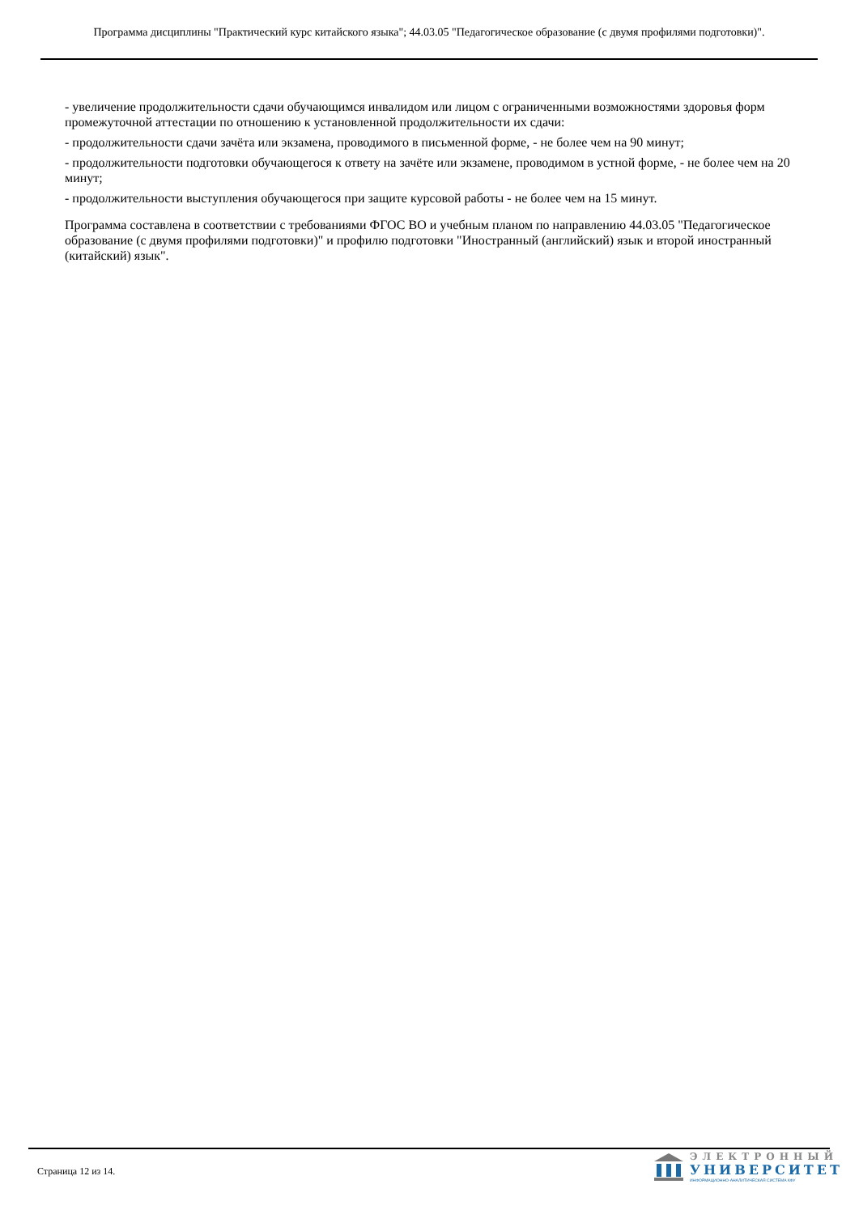Программа дисциплины "Практический курс китайского языка"; 44.03.05 "Педагогическое образование (с двумя профилями подготовки)".
- увеличение продолжительности сдачи обучающимся инвалидом или лицом с ограниченными возможностями здоровья форм промежуточной аттестации по отношению к установленной продолжительности их сдачи:
- продолжительности сдачи зачёта или экзамена, проводимого в письменной форме, - не более чем на 90 минут;
- продолжительности подготовки обучающегося к ответу на зачёте или экзамене, проводимом в устной форме, - не более чем на 20 минут;
- продолжительности выступления обучающегося при защите курсовой работы - не более чем на 15 минут.
Программа составлена в соответствии с требованиями ФГОС ВО и учебным планом по направлению 44.03.05 "Педагогическое образование (с двумя профилями подготовки)" и профилю подготовки "Иностранный (английский) язык и второй иностранный (китайский) язык".
Страница 12 из 14.
ЭЛЕКТРОННЫЙ
УНИВЕРСИТЕТ
ИНФОРМАЦИОННО-АНАЛИТИЧЕСКАЯ СИСТЕМА КФУ